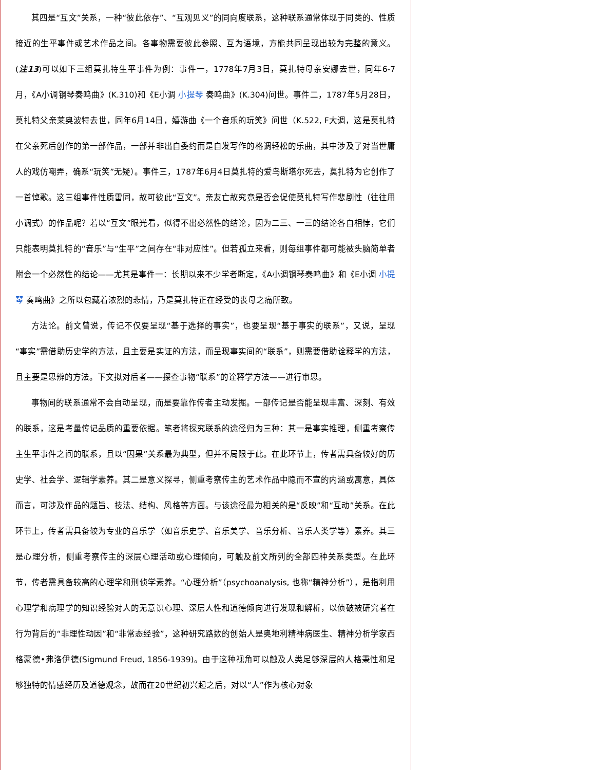其四是“互文”关系，一种“彼此依存”、“互观见义”的同向度联系，这种联系通常体现于同类的、性质接近的生平事件或艺术作品之间。各事物需要彼此参照、互为语境，方能共同呈现出较为完整的意义。(注13)可以如下三组莫扎特生平事件为例：事件一，1778年7月3日，莫扎特母亲安娜去世，同年6-7月，《A小调钢琴奏鸣曲》(K.310)和《E小调 小提琴 奏鸣曲》(K.304)问世。事件二，1787年5月28日，莫扎特父亲莱奥波特去世，同年6月14日，嬉游曲《一个音乐的玩笑》问世（K.522, F大调，这是莫扎特在父亲死后创作的第一部作品，一部并非出自委约而是自发写作的格调轻松的乐曲，其中涉及了对当世庸人的戏仿嘲弄，确系“玩笑”无疑）。事件三，1787年6月4日莫扎特的爱鸟斯塔尔死去，莫扎特为它创作了一首悼歌。这三组事件性质雷同，故可彼此“互文”。亲友亡故究竟是否会促使莫扎特写作悲剧性（往往用小调式）的作品呢？若以“互文”眼光看，似得不出必然性的结论，因为二三、一三的结论各自相悖，它们只能表明莫扎特的“音乐”与“生平”之间存在“非对应性”。但若孤立来看，则每组事件都可能被头脑简单者附会一个必然性的结论——尤其是事件一：长期以来不少学者断定，《A小调钢琴奏鸣曲》和《E小调 小提琴 奏鸣曲》之所以包藏着浓烈的悲情，乃是莫扎特正在经受的丧母之痛所致。
方法论。前文曾说，传记不仅要呈现“基于选择的事实”，也要呈现“基于事实的联系”，又说，呈现“事实”需借助历史学的方法，且主要是实证的方法，而呈现事实间的“联系”，则需要借助诠释学的方法，且主要是思辨的方法。下文拟对后者——探查事物“联系”的诠释学方法——进行审思。
事物间的联系通常不会自动呈现，而是要靠作传者主动发掘。一部传记是否能呈现丰富、深刻、有效的联系，这是考量传记品质的重要依据。笔者将探究联系的途径归为三种：其一是事实推理，侧重考察传主生平事件之间的联系，且以“因果”关系最为典型，但并不局限于此。在此环节上，传者需具备较好的历史学、社会学、逻辑学素养。其二是意义探寻，侧重考察传主的艺术作品中隐而不宣的内涵或寓意，具体而言，可涉及作品的题旨、技法、结构、风格等方面。与该途径最为相关的是“反映”和“互动”关系。在此环节上，传者需具备较为专业的音乐学（如音乐史学、音乐美学、音乐分析、音乐人类学等）素养。其三是心理分析，侧重考察传主的深层心理活动或心理倾向，可触及前文所列的全部四种关系类型。在此环节，传者需具备较高的心理学和刑侦学素养。“心理分析”（psychoanalysis, 也称“精神分析”），是指利用心理学和病理学的知识经验对人的无意识心理、深层人性和道德倾向进行发现和解析，以侦破被研究者在行为背后的“非理性动因”和“非常态经验”，这种研究路数的创始人是奥地利精神病医生、精神分析学家西格蒙德•弗洛伊德(Sigmund Freud, 1856-1939)。由于这种视角可以触及人类足够深层的人格秉性和足够独特的情感经历及道德观念，故而在20世纪初兴起之后，对以“人”作为核心对象